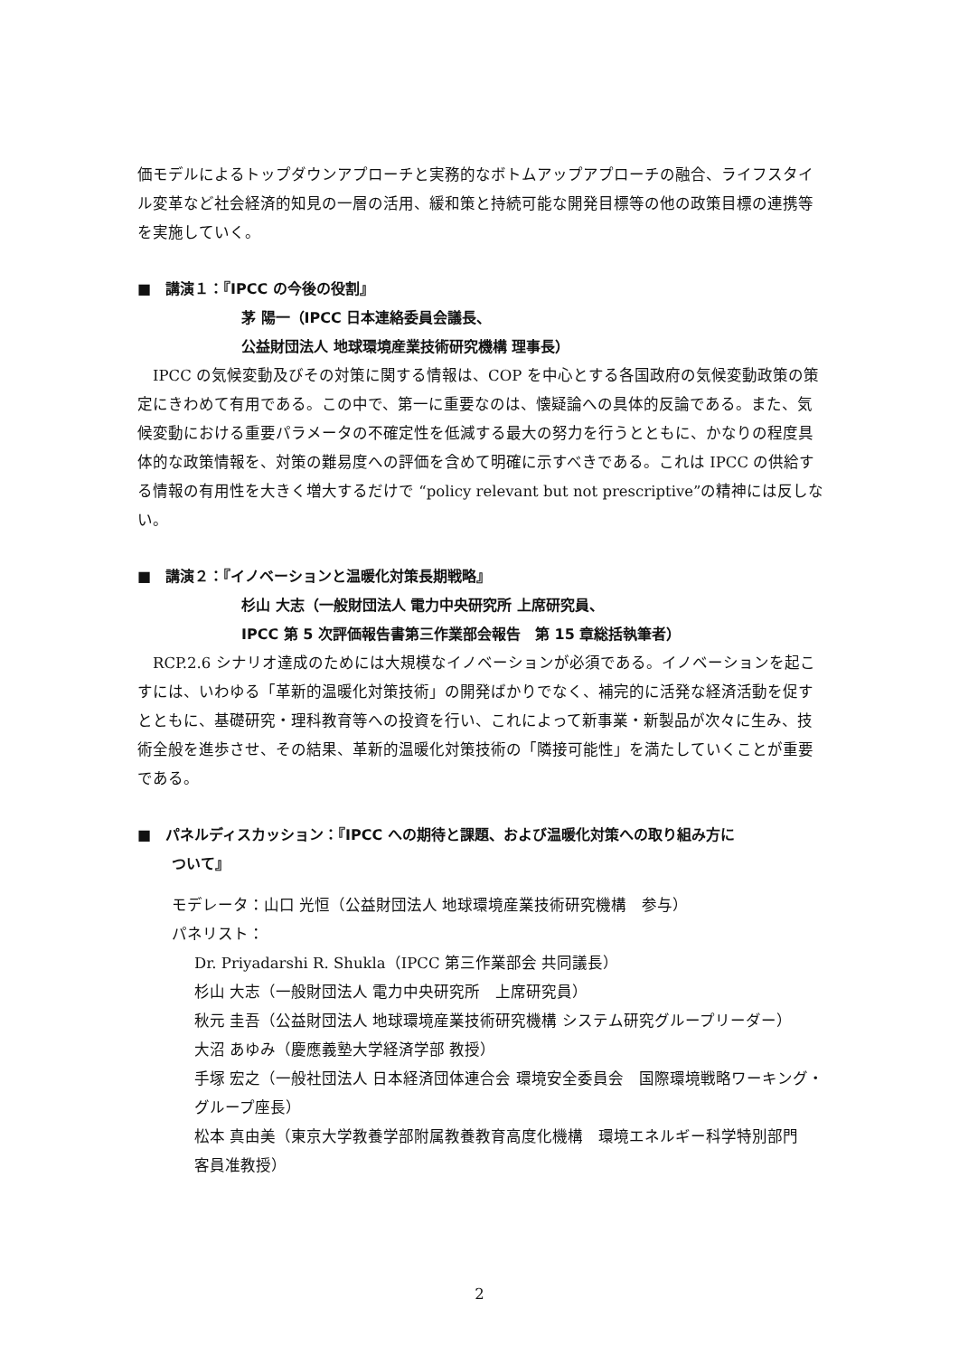価モデルによるトップダウンアプローチと実務的なボトムアップアプローチの融合、ライフスタイル変革など社会経済的知見の一層の活用、緩和策と持続可能な開発目標等の他の政策目標の連携等を実施していく。
■　講演１：『IPCC の今後の役割』
茅 陽一（IPCC 日本連絡委員会議長、
公益財団法人 地球環境産業技術研究機構 理事長）
　IPCC の気候変動及びその対策に関する情報は、COP を中心とする各国政府の気候変動政策の策定にきわめて有用である。この中で、第一に重要なのは、懐疑論への具体的反論である。また、気候変動における重要パラメータの不確定性を低減する最大の努力を行うとともに、かなりの程度具体的な政策情報を、対策の難易度への評価を含めて明確に示すべきである。これは IPCC の供給する情報の有用性を大きく増大するだけで “policy relevant but not prescriptive”の精神には反しない。
■　講演２：『イノベーションと温暖化対策長期戦略』
杉山 大志（一般財団法人 電力中央研究所 上席研究員、
IPCC 第 5 次評価報告書第三作業部会報告　第 15 章総括執筆者）
　RCP.2.6 シナリオ達成のためには大規模なイノベーションが必須である。イノベーションを起こすには、いわゆる「革新的温暖化対策技術」の開発ばかりでなく、補完的に活発な経済活動を促すとともに、基礎研究・理科教育等への投資を行い、これによって新事業・新製品が次々に生み、技術全般を進歩させ、その結果、革新的温暖化対策技術の「隣接可能性」を満たしていくことが重要である。
■　パネルディスカッション：『IPCC への期待と課題、および温暖化対策への取り組み方に
ついて』
モデレータ：山口 光恒（公益財団法人 地球環境産業技術研究機構　参与）
パネリスト：
Dr. Priyadarshi R. Shukla（IPCC 第三作業部会 共同議長）
杉山 大志（一般財団法人 電力中央研究所　上席研究員）
秋元 圭吾（公益財団法人 地球環境産業技術研究機構 システム研究グループリーダー）
大沼 あゆみ（慶應義塾大学経済学部 教授）
手塚 宏之（一般社団法人 日本経済団体連合会 環境安全委員会　国際環境戦略ワーキング・グループ座長）
松本 真由美（東京大学教養学部附属教養教育高度化機構　環境エネルギー科学特別部門　客員准教授）
2